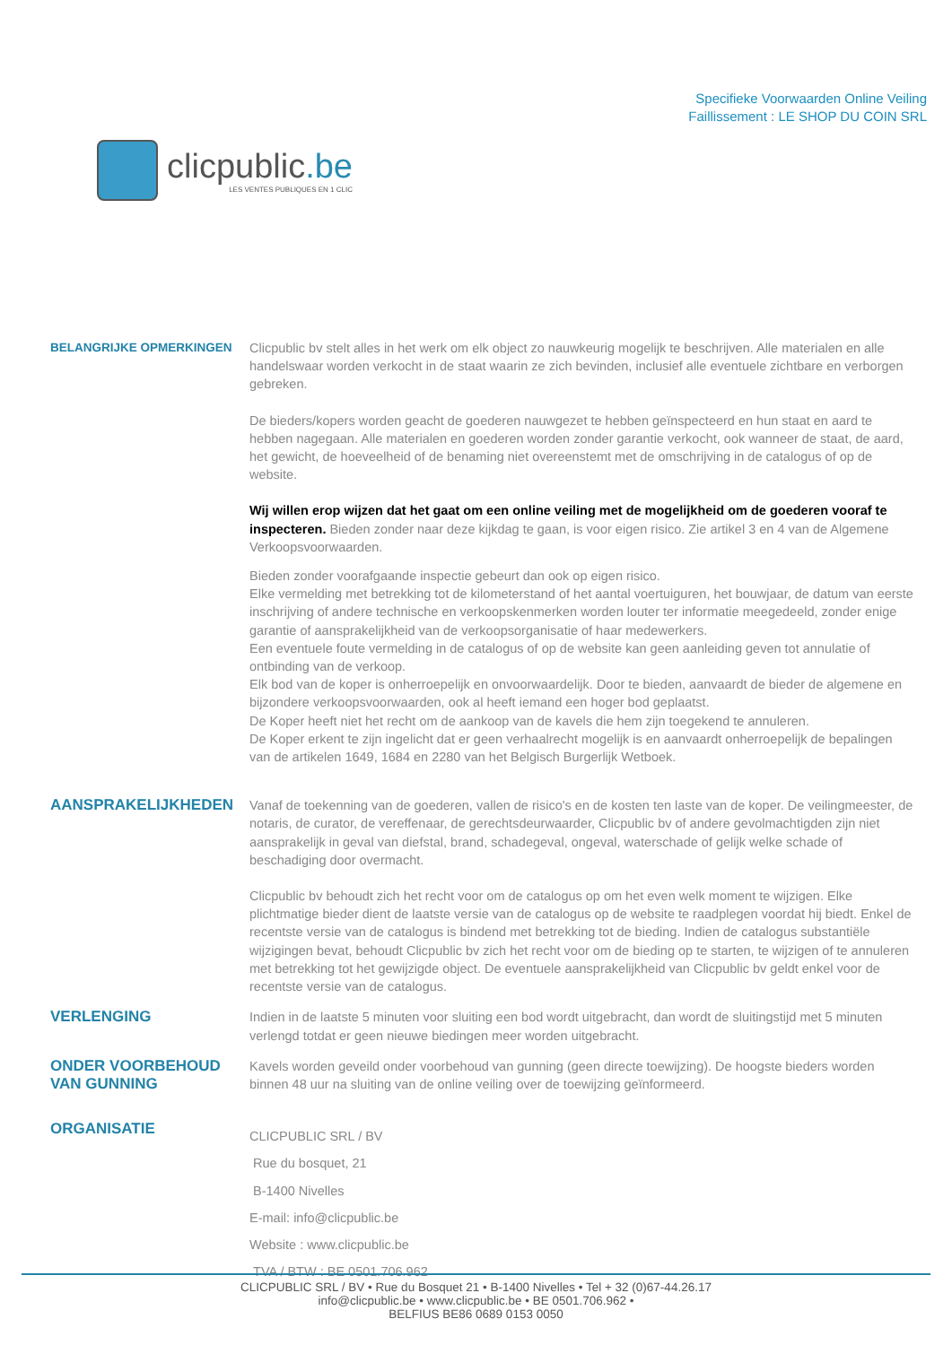clicpublic.be
LES VENTES PUBLIQUES EN 1 CLIC
Specifieke Voorwaarden Online Veiling
Faillissement : LE SHOP DU COIN SRL
BELANGRIJKE OPMERKINGEN
Clicpublic bv stelt alles in het werk om elk object zo nauwkeurig mogelijk te beschrijven. Alle materialen en alle handelswaar worden verkocht in de staat waarin ze zich bevinden, inclusief alle eventuele zichtbare en verborgen gebreken.
De bieders/kopers worden geacht de goederen nauwgezet te hebben geïnspecteerd en hun staat en aard te hebben nagegaan. Alle materialen en goederen worden zonder garantie verkocht, ook wanneer de staat, de aard, het gewicht, de hoeveelheid of de benaming niet overeenstemt met de omschrijving in de catalogus of op de website.
Wij willen erop wijzen dat het gaat om een online veiling met de mogelijkheid om de goederen vooraf te inspecteren. Bieden zonder naar deze kijkdag te gaan, is voor eigen risico. Zie artikel 3 en 4 van de Algemene Verkoopsvoorwaarden.
Bieden zonder voorafgaande inspectie gebeurt dan ook op eigen risico.
Elke vermelding met betrekking tot de kilometerstand of het aantal voertuiguren, het bouwjaar, de datum van eerste inschrijving of andere technische en verkoopskenmerken worden louter ter informatie meegedeeld, zonder enige garantie of aansprakelijkheid van de verkoopsorganisatie of haar medewerkers.
Een eventuele foute vermelding in de catalogus of op de website kan geen aanleiding geven tot annulatie of ontbinding van de verkoop.
Elk bod van de koper is onherroepelijk en onvoorwaardelijk. Door te bieden, aanvaardt de bieder de algemene en bijzondere verkoopsvoorwaarden, ook al heeft iemand een hoger bod geplaatst.
De Koper heeft niet het recht om de aankoop van de kavels die hem zijn toegekend te annuleren.
De Koper erkent te zijn ingelicht dat er geen verhaalrecht mogelijk is en aanvaardt onherroepelijk de bepalingen van de artikelen 1649, 1684 en 2280 van het Belgisch Burgerlijk Wetboek.
AANSPRAKELIJKHEDEN
Vanaf de toekenning van de goederen, vallen de risico's en de kosten ten laste van de koper. De veilingmeester, de notaris, de curator, de vereffenaar, de gerechtsdeurwaarder, Clicpublic bv of andere gevolmachtigden zijn niet aansprakelijk in geval van diefstal, brand, schadegeval, ongeval, waterschade of gelijk welke schade of beschadiging door overmacht.
Clicpublic bv behoudt zich het recht voor om de catalogus op om het even welk moment te wijzigen. Elke plichtmatige bieder dient de laatste versie van de catalogus op de website te raadplegen voordat hij biedt. Enkel de recentste versie van de catalogus is bindend met betrekking tot de bieding. Indien de catalogus substantiële wijzigingen bevat, behoudt Clicpublic bv zich het recht voor om de bieding op te starten, te wijzigen of te annuleren met betrekking tot het gewijzigde object. De eventuele aansprakelijkheid van Clicpublic bv geldt enkel voor de recentste versie van de catalogus.
VERLENGING
Indien in de laatste 5 minuten voor sluiting een bod wordt uitgebracht, dan wordt de sluitingstijd met 5 minuten verlengd totdat er geen nieuwe biedingen meer worden uitgebracht.
ONDER VOORBEHOUD VAN GUNNING
Kavels worden geveild onder voorbehoud van gunning (geen directe toewijzing). De hoogste bieders worden binnen 48 uur na sluiting van de online veiling over de toewijzing geïnformeerd.
ORGANISATIE
CLICPUBLIC SRL / BV
Rue du bosquet, 21
B-1400 Nivelles
E-mail: info@clicpublic.be
Website : www.clicpublic.be
TVA / BTW : BE 0501.706.962
CLICPUBLIC SRL / BV • Rue du Bosquet 21 • B-1400 Nivelles • Tel + 32 (0)67-44.26.17
info@clicpublic.be • www.clicpublic.be • BE 0501.706.962 •
BELFIUS BE86 0689 0153 0050